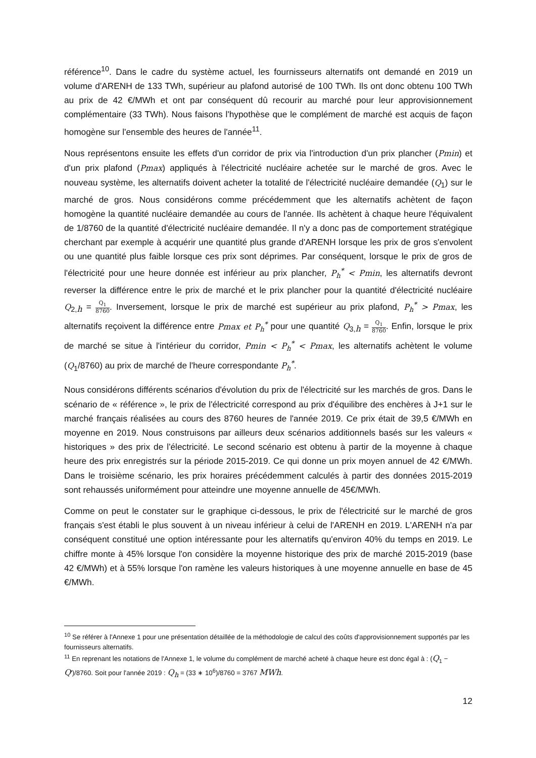référence<sup>10</sup>. Dans le cadre du système actuel, les fournisseurs alternatifs ont demandé en 2019 un volume d'ARENH de 133 TWh, supérieur au plafond autorisé de 100 TWh. Ils ont donc obtenu 100 TWh au prix de 42 €/MWh et ont par conséquent dû recourir au marché pour leur approvisionnement complémentaire (33 TWh). Nous faisons l'hypothèse que le complément de marché est acquis de façon homogène sur l'ensemble des heures de l'année<sup>11</sup>.
Nous représentons ensuite les effets d'un corridor de prix via l'introduction d'un prix plancher (Pmin) et d'un prix plafond (Pmax) appliqués à l'électricité nucléaire achetée sur le marché de gros. Avec le nouveau système, les alternatifs doivent acheter la totalité de l'électricité nucléaire demandée (Q<sub>1</sub>) sur le marché de gros. Nous considérons comme précédemment que les alternatifs achètent de façon homogène la quantité nucléaire demandée au cours de l'année. Ils achètent à chaque heure l'équivalent de 1/8760 de la quantité d'électricité nucléaire demandée. Il n'y a donc pas de comportement stratégique cherchant par exemple à acquérir une quantité plus grande d'ARENH lorsque les prix de gros s'envolent ou une quantité plus faible lorsque ces prix sont déprimes. Par conséquent, lorsque le prix de gros de l'électricité pour une heure donnée est inférieur au prix plancher, P<sub>h</sub><sup>*</sup> < Pmin, les alternatifs devront reverser la différence entre le prix de marché et le prix plancher pour la quantité d'électricité nucléaire Q<sub>2,h</sub> = Q<sub>1</sub> 8760. Inversement, lorsque le prix de marché est supérieur au prix plafond, P<sub>h</sub><sup>*</sup> > Pmax, les alternatifs reçoivent la différence entre Pmax et P<sub>h</sub><sup>*</sup> pour une quantité Q<sub>3,h</sub> = Q<sub>1</sub> 8760. Enfin, lorsque le prix de marché se situe à l'intérieur du corridor, Pmin < P<sub>h</sub><sup>*</sup> < Pmax, les alternatifs achètent le volume (Q<sub>1</sub>/8760) au prix de marché de l'heure correspondante P<sub>h</sub><sup>*</sup>.
Nous considérons différents scénarios d'évolution du prix de l'électricité sur les marchés de gros. Dans le scénario de « référence », le prix de l'électricité correspond au prix d'équilibre des enchères à J+1 sur le marché français réalisées au cours des 8760 heures de l'année 2019. Ce prix était de 39,5 €/MWh en moyenne en 2019. Nous construisons par ailleurs deux scénarios additionnels basés sur les valeurs « historiques » des prix de l'électricité. Le second scénario est obtenu à partir de la moyenne à chaque heure des prix enregistrés sur la période 2015-2019. Ce qui donne un prix moyen annuel de 42 €/MWh. Dans le troisième scénario, les prix horaires précédemment calculés à partir des données 2015-2019 sont rehaussés uniformément pour atteindre une moyenne annuelle de 45€/MWh.
Comme on peut le constater sur le graphique ci-dessous, le prix de l'électricité sur le marché de gros français s'est établi le plus souvent à un niveau inférieur à celui de l'ARENH en 2019. L'ARENH n'a par conséquent constitué une option intéressante pour les alternatifs qu'environ 40% du temps en 2019. Le chiffre monte à 45% lorsque l'on considère la moyenne historique des prix de marché 2015-2019 (base 42 €/MWh) et à 55% lorsque l'on ramène les valeurs historiques à une moyenne annuelle en base de 45 €/MWh.
<sup>10</sup> Se référer à l'Annexe 1 pour une présentation détaillée de la méthodologie de calcul des coûts d'approvisionnement supportés par les fournisseurs alternatifs.
<sup>11</sup> En reprenant les notations de l'Annexe 1, le volume du complément de marché acheté à chaque heure est donc égal à : (Q<sub>1</sub> − Q')/8760. Soit pour l'année 2019 : Q<sub>h</sub> = (33 ∗ 10<sup>6</sup>)/8760 = 3767 MWh.
12